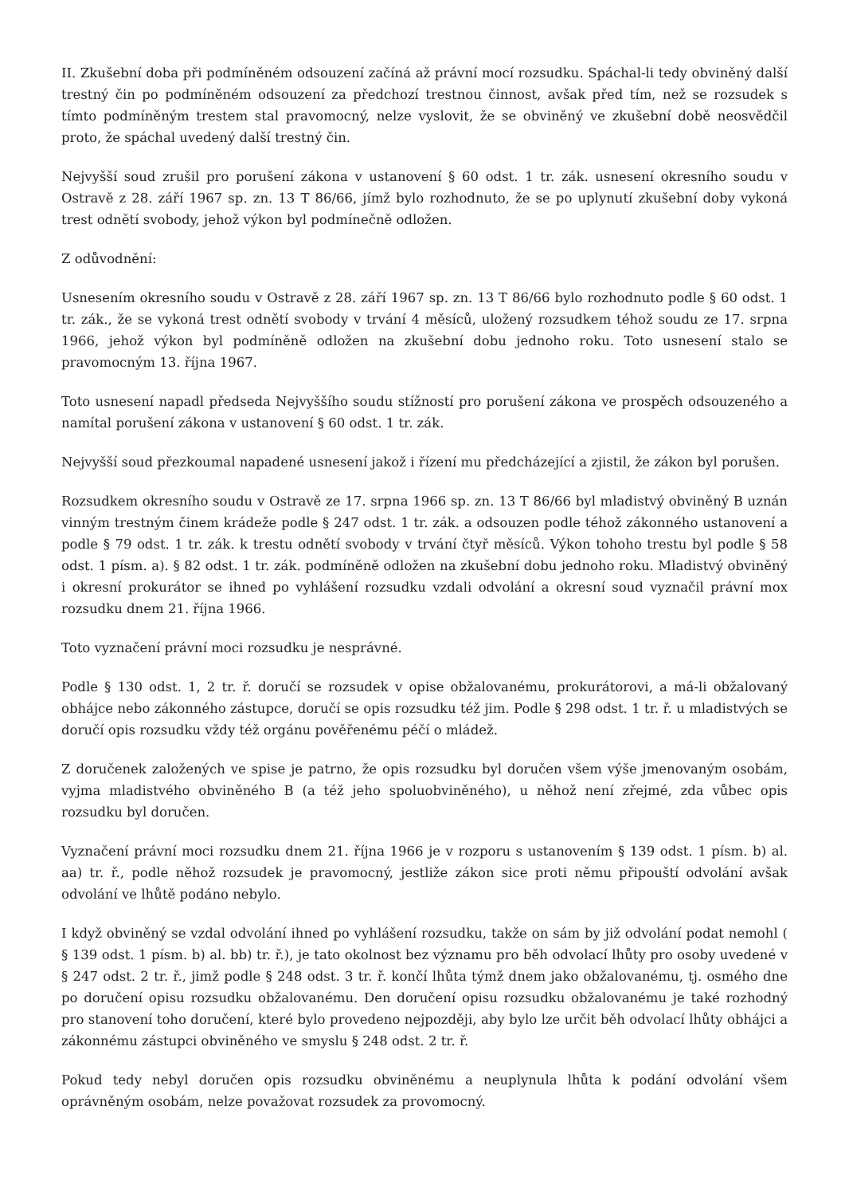II. Zkušební doba při podmíněném odsouzení začíná až právní mocí rozsudku. Spáchal-li tedy obviněný další trestný čin po podmíněném odsouzení za předchozí trestnou činnost, avšak před tím, než se rozsudek s tímto podmíněným trestem stal pravomocný, nelze vyslovit, že se obviněný ve zkušební době neosvědčil proto, že spáchal uvedený další trestný čin.
Nejvyšší soud zrušil pro porušení zákona v ustanovení § 60 odst. 1 tr. zák. usnesení okresního soudu v Ostravě z 28. září 1967 sp. zn. 13 T 86/66, jímž bylo rozhodnuto, že se po uplynutí zkušební doby vykoná trest odnětí svobody, jehož výkon byl podmínečně odložen.
Z odůvodnění:
Usnesením okresního soudu v Ostravě z 28. září 1967 sp. zn. 13 T 86/66 bylo rozhodnuto podle § 60 odst. 1 tr. zák., že se vykoná trest odnětí svobody v trvání 4 měsíců, uložený rozsudkem téhož soudu ze 17. srpna 1966, jehož výkon byl podmíněně odložen na zkušební dobu jednoho roku. Toto usnesení stalo se pravomocným 13. října 1967.
Toto usnesení napadl předseda Nejvyššího soudu stížností pro porušení zákona ve prospěch odsouzeného a namítal porušení zákona v ustanovení § 60 odst. 1 tr. zák.
Nejvyšší soud přezkoumal napadené usnesení jakož i řízení mu předcházející a zjistil, že zákon byl porušen.
Rozsudkem okresního soudu v Ostravě ze 17. srpna 1966 sp. zn. 13 T 86/66 byl mladistvý obviněný B uznán vinným trestným činem krádeže podle § 247 odst. 1 tr. zák. a odsouzen podle téhož zákonného ustanovení a podle § 79 odst. 1 tr. zák. k trestu odnětí svobody v trvání čtyř měsíců. Výkon tohoho trestu byl podle § 58 odst. 1 písm. a). § 82 odst. 1 tr. zák. podmíněně odložen na zkušební dobu jednoho roku. Mladistvý obviněný i okresní prokurátor se ihned po vyhlášení rozsudku vzdali odvolání a okresní soud vyznačil právní mox rozsudku dnem 21. října 1966.
Toto vyznačení právní moci rozsudku je nesprávné.
Podle § 130 odst. 1, 2 tr. ř. doručí se rozsudek v opise obžalovanému, prokurátorovi, a má-li obžalovaný obhájce nebo zákonného zástupce, doručí se opis rozsudku též jim. Podle § 298 odst. 1 tr. ř. u mladistvých se doručí opis rozsudku vždy též orgánu pověřenému péčí o mládež.
Z doručenek založených ve spise je patrno, že opis rozsudku byl doručen všem výše jmenovaným osobám, vyjma mladistvého obviněného B (a též jeho spoluobviněného), u něhož není zřejmé, zda vůbec opis rozsudku byl doručen.
Vyznačení právní moci rozsudku dnem 21. října 1966 je v rozporu s ustanovením § 139 odst. 1 písm. b) al. aa) tr. ř., podle něhož rozsudek je pravomocný, jestliže zákon sice proti němu připouští odvolání avšak odvolání ve lhůtě podáno nebylo.
I když obviněný se vzdal odvolání ihned po vyhlášení rozsudku, takže on sám by již odvolání podat nemohl ( § 139 odst. 1 písm. b) al. bb) tr. ř.), je tato okolnost bez významu pro běh odvolací lhůty pro osoby uvedené v § 247 odst. 2 tr. ř., jimž podle § 248 odst. 3 tr. ř. končí lhůta týmž dnem jako obžalovanému, tj. osmého dne po doručení opisu rozsudku obžalovanému. Den doručení opisu rozsudku obžalovanému je také rozhodný pro stanovení toho doručení, které bylo provedeno nejpozději, aby bylo lze určit běh odvolací lhůty obhájci a zákonnému zástupci obviněného ve smyslu § 248 odst. 2 tr. ř.
Pokud tedy nebyl doručen opis rozsudku obviněnému a neuplynula lhůta k podání odvolání všem oprávněným osobám, nelze považovat rozsudek za provomocný.